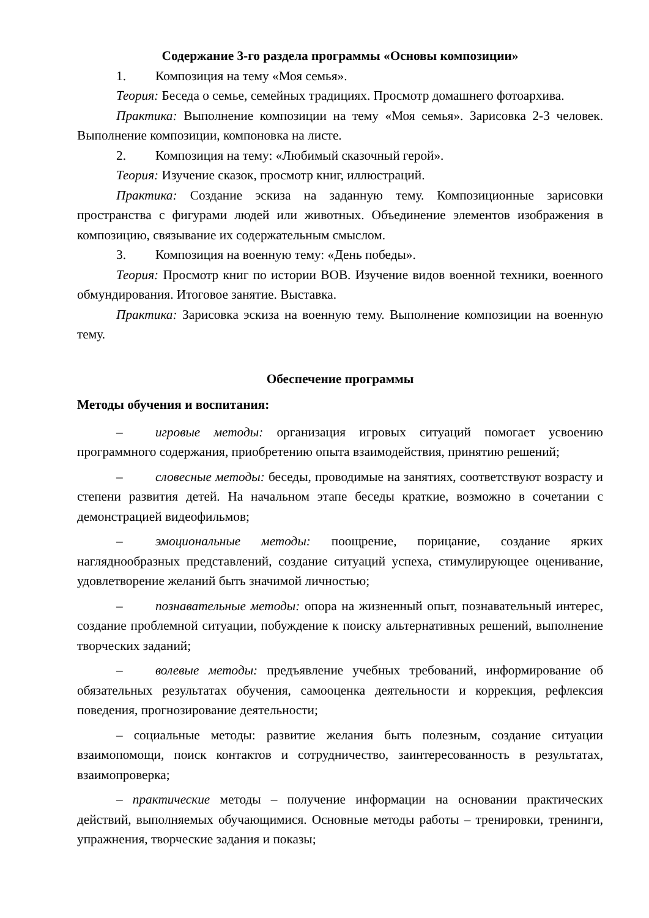Содержание 3-го раздела программы «Основы композиции»
1. Композиция на тему «Моя семья».
Теория: Беседа о семье, семейных традициях. Просмотр домашнего фотоархива.
Практика: Выполнение композиции на тему «Моя семья». Зарисовка 2-3 человек. Выполнение композиции, компоновка на листе.
2. Композиция на тему: «Любимый сказочный герой».
Теория: Изучение сказок, просмотр книг, иллюстраций.
Практика: Создание эскиза на заданную тему. Композиционные зарисовки пространства с фигурами людей или животных. Объединение элементов изображения в композицию, связывание их содержательным смыслом.
3. Композиция на военную тему: «День победы».
Теория: Просмотр книг по истории ВОВ. Изучение видов военной техники, военного обмундирования. Итоговое занятие. Выставка.
Практика: Зарисовка эскиза на военную тему. Выполнение композиции на военную тему.
Обеспечение программы
Методы обучения и воспитания:
–   игровые методы: организация игровых ситуаций помогает усвоению программного содержания, приобретению опыта взаимодействия, принятию решений;
–   словесные методы: беседы, проводимые на занятиях, соответствуют возрасту и степени развития детей. На начальном этапе беседы краткие, возможно в сочетании с демонстрацией видеофильмов;
–   эмоциональные методы: поощрение, порицание, создание ярких нагляднообразных представлений, создание ситуаций успеха, стимулирующее оценивание, удовлетворение желаний быть значимой личностью;
–   познавательные методы: опора на жизненный опыт, познавательный интерес, создание проблемной ситуации, побуждение к поиску альтернативных решений, выполнение творческих заданий;
–   волевые методы: предъявление учебных требований, информирование об обязательных результатах обучения, самооценка деятельности и коррекция, рефлексия поведения, прогнозирование деятельности;
– социальные методы: развитие желания быть полезным, создание ситуации взаимопомощи, поиск контактов и сотрудничество, заинтересованность в результатах, взаимопроверка;
– практические методы – получение информации на основании практических действий, выполняемых обучающимися. Основные методы работы – тренировки, тренинги, упражнения, творческие задания и показы;